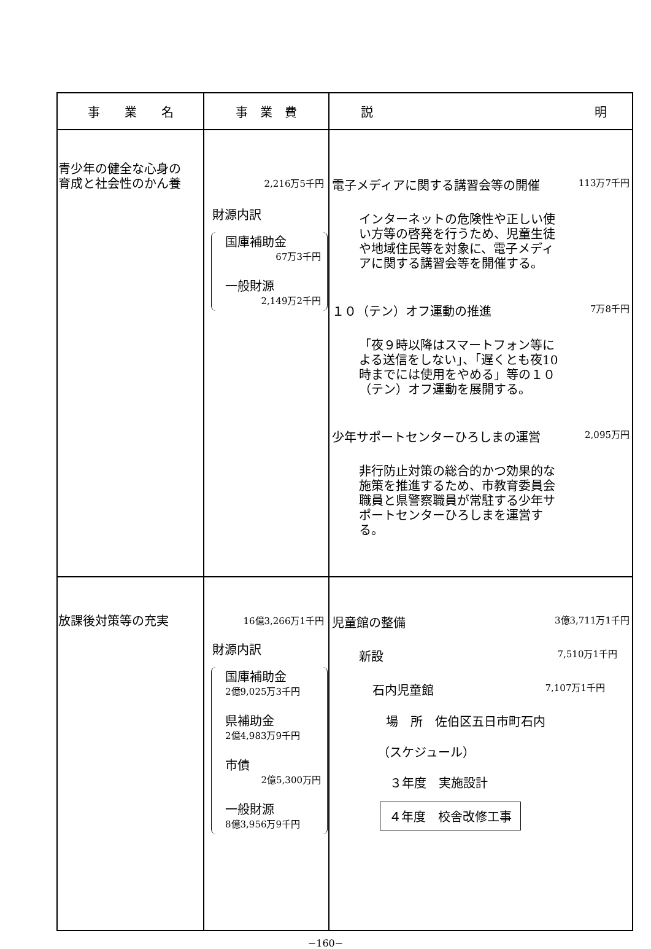| 事 業 名 | 事 業 費 | 説 明 |
| --- | --- | --- |
| 青少年の健全な心身の 育成と社会性のかん養 | 2,216万5千円 財源内訳 国庫補助金 67万3千円 一般財源 2,149万2千円 | 電子メディアに関する講習会等の開催 113万7千円 インターネットの危険性や正しい使い方等の啓発を行うため、児童生徒や地域住民等を対象に、電子メディアに関する講習会等を開催する。 １０（テン）オフ運動の推進 7万8千円 「夜９時以降はスマートフォン等による送信をしない」、「遅くとも夜10時までには使用をやめる」等の１０（テン）オフ運動を展開する。 少年サポートセンターひろしまの運営 2,095万円 非行防止対策の総合的かつ効果的な施策を推進するため、市教育委員会職員と県警察職員が常駐する少年サポートセンターひろしまを運営する。 |
| 放課後対策等の充実 | 16億3,266万1千円 財源内訳 国庫補助金 2億9,025万3千円 県補助金 2億4,983万9千円 市債 2億5,300万円 一般財源 8億3,956万9千円 | 児童館の整備 3億3,711万1千円 新設 7,510万1千円 石内児童館 7,107万1千円 場 所 佐伯区五日市町石内 （スケジュール） ３年度 実施設計 ４年度 校舎改修工事 |
−160−